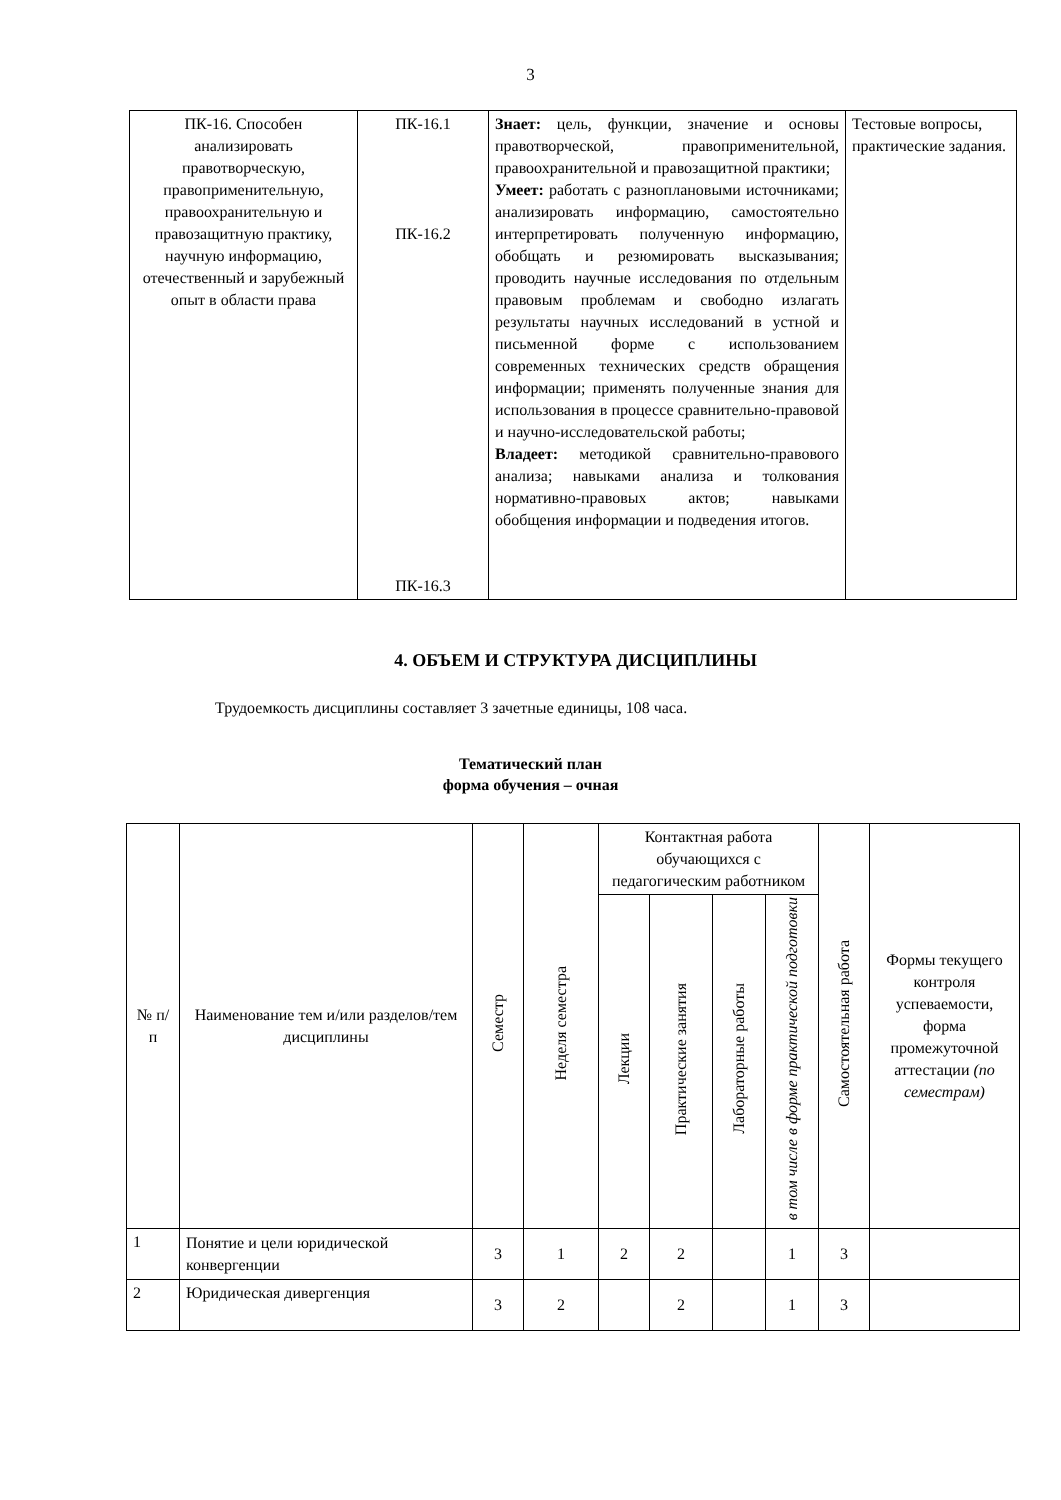3
| ПК-16. Способен анализировать правотворческую, правоприменительную, правоохранительную и правозащитную практику, научную информацию, отечественный и зарубежный опыт в области права | ПК-16.1 ПК-16.2 ПК-16.3 | Знает: цель, функции, значение и основы правотворческой, правоприменительной, правоохранительной и правозащитной практики; Умеет: работать с разноплановыми источниками; анализировать информацию, самостоятельно интерпретировать полученную информацию, обобщать и резюмировать высказывания; проводить научные исследования по отдельным правовым проблемам и свободно излагать результаты научных исследований в устной и письменной форме с использованием современных технических средств обращения информации; применять полученные знания для использования в процессе сравнительно-правовой и научно-исследовательской работы; Владеет: методикой сравнительно-правового анализа; навыками анализа и толкования нормативно-правовых актов; навыками обобщения информации и подведения итогов. | Тестовые вопросы, практические задания. |
4. ОБЪЕМ И СТРУКТУРА ДИСЦИПЛИНЫ
Трудоемкость дисциплины составляет 3 зачетные единицы, 108 часа.
Тематический план
форма обучения – очная
| № п/п | Наименование тем и/или разделов/тем дисциплины | Семестр | Неделя семестра | Контактная работа обучающихся с педагогическим работником | | | | Самостоятельная работа | Формы текущего контроля успеваемости, форма промежуточной аттестации (по семестрам) |
| --- | --- | --- | --- | --- | --- | --- | --- | --- | --- |
| | | | | Лекции | Практические занятия | Лабораторные работы | в том числе в форме практической подготовки | | |
| 1 | Понятие и цели юридической конвергенции | 3 | 1 | 2 | 2 | | 1 | 3 | |
| 2 | Юридическая дивергенция | 3 | 2 | | 2 | | 1 | 3 | |